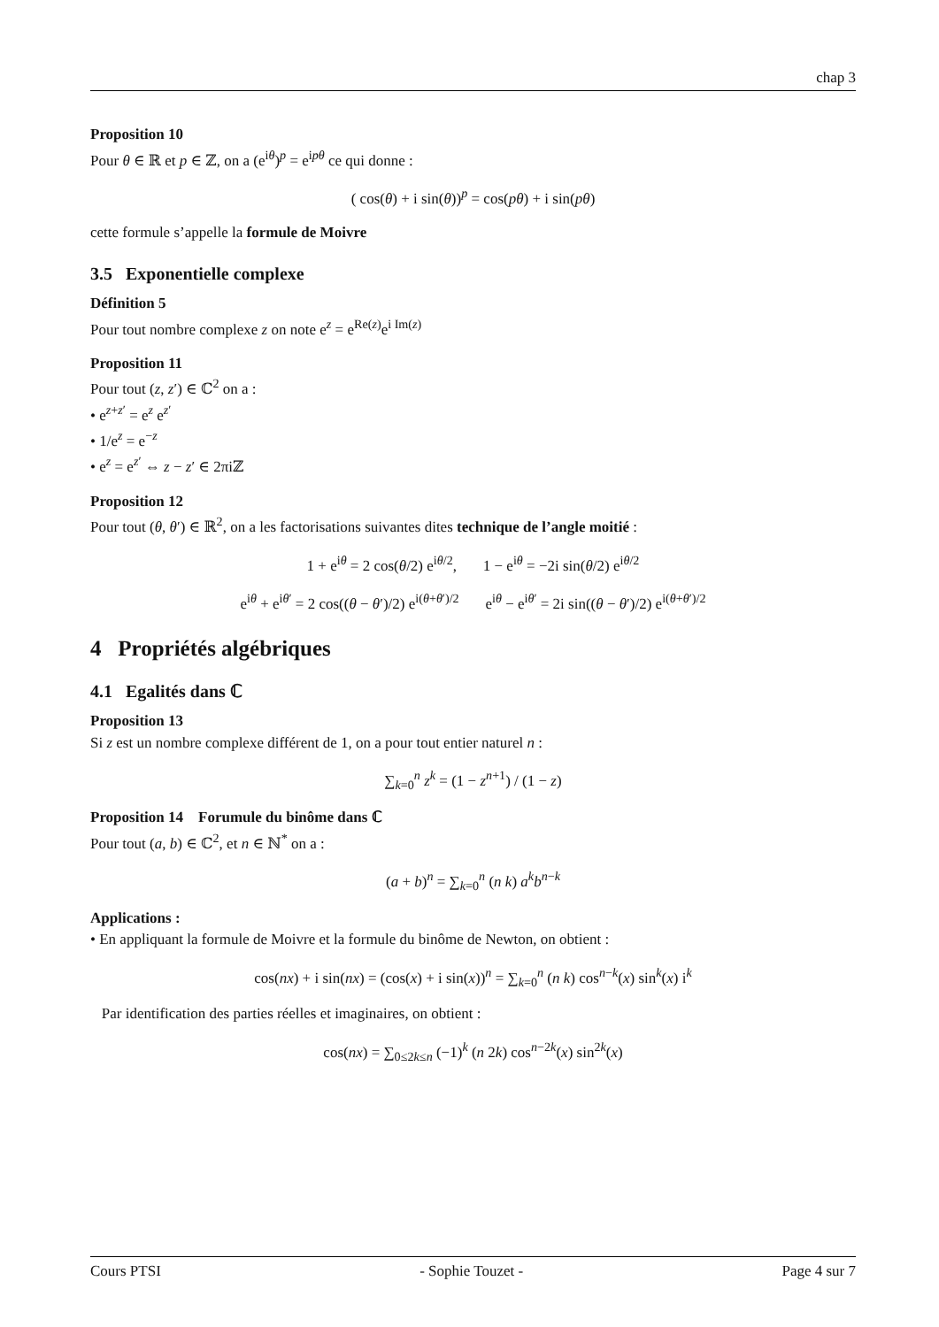chap 3
Proposition 10
Pour θ ∈ ℝ et p ∈ ℤ, on a (e<sup>iθ</sup>)<sup>p</sup> = e<sup>ipθ</sup> ce qui donne :
( cos(θ) + i sin(θ))<sup>p</sup> = cos(pθ) + i sin(pθ)
cette formule s’appelle la formule de Moivre
3.5 Exponentielle complexe
Définition 5
Pour tout nombre complexe z on note e<sup>z</sup> = e<sup>Re(z)</sup>e<sup>i Im(z)</sup>
Proposition 11
Pour tout (z, z′) ∈ ℂ<sup>2</sup> on a :
• e<sup>z+z′</sup> = e<sup>z</sup> e<sup>z′</sup>
• 1/e<sup>z</sup> = e<sup>−z</sup>
• e<sup>z</sup> = e<sup>z′</sup> ⇔ z − z′ ∈ 2πiℤ
Proposition 12
Pour tout (θ, θ′) ∈ ℝ<sup>2</sup>, on a les factorisations suivantes dites technique de l’angle moitié :
1 + e<sup>iθ</sup> = 2 cos(θ/2) e<sup>iθ/2</sup>, 1 − e<sup>iθ</sup> = −2i sin(θ/2) e<sup>iθ/2</sup>
e<sup>iθ</sup> + e<sup>iθ′</sup> = 2 cos((θ − θ′)/2) e<sup>i(θ+θ′)/2</sup> e<sup>iθ</sup> − e<sup>iθ′</sup> = 2i sin((θ − θ′)/2) e<sup>i(θ+θ′)/2</sup>
4 Propriétés algébriques
4.1 Egalités dans ℂ
Proposition 13
Si z est un nombre complexe différent de 1, on a pour tout entier naturel n :
∑<sub>k=0</sub><sup>n</sup> z<sup>k</sup> = (1 − z<sup>n+1</sup>) / (1 − z)
Proposition 14 Forumule du binôme dans ℂ
Pour tout (a, b) ∈ ℂ<sup>2</sup>, et n ∈ ℕ<sup>*</sup> on a :
(a + b)<sup>n</sup> = ∑<sub>k=0</sub><sup>n</sup> (n k) a<sup>k</sup>b<sup>n−k</sup>
Applications :
• En appliquant la formule de Moivre et la formule du binôme de Newton, on obtient :
cos(nx) + i sin(nx) = (cos(x) + i sin(x))<sup>n</sup> = ∑<sub>k=0</sub><sup>n</sup> (n k) cos<sup>n−k</sup>(x) sin<sup>k</sup>(x) i<sup>k</sup>
Par identification des parties réelles et imaginaires, on obtient :
cos(nx) = ∑<sub>0≤2k≤n</sub> (−1)<sup>k</sup> (n 2k) cos<sup>n−2k</sup>(x) sin<sup>2k</sup>(x)
Cours PTSI - Sophie Touzet - Page 4 sur 7